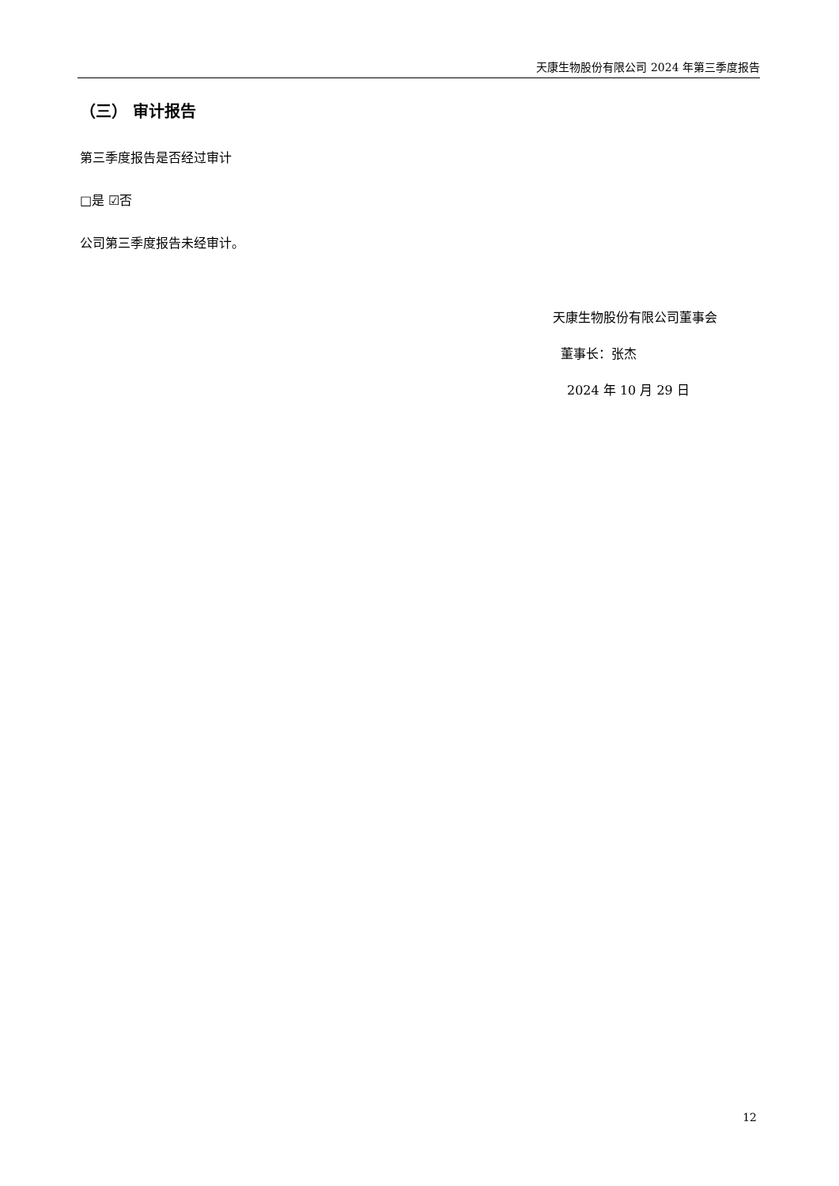天康生物股份有限公司 2024 年第三季度报告
（三） 审计报告
第三季度报告是否经过审计
□是 ☑否
公司第三季度报告未经审计。
天康生物股份有限公司董事会
董事长：张杰
2024 年 10 月 29 日
12